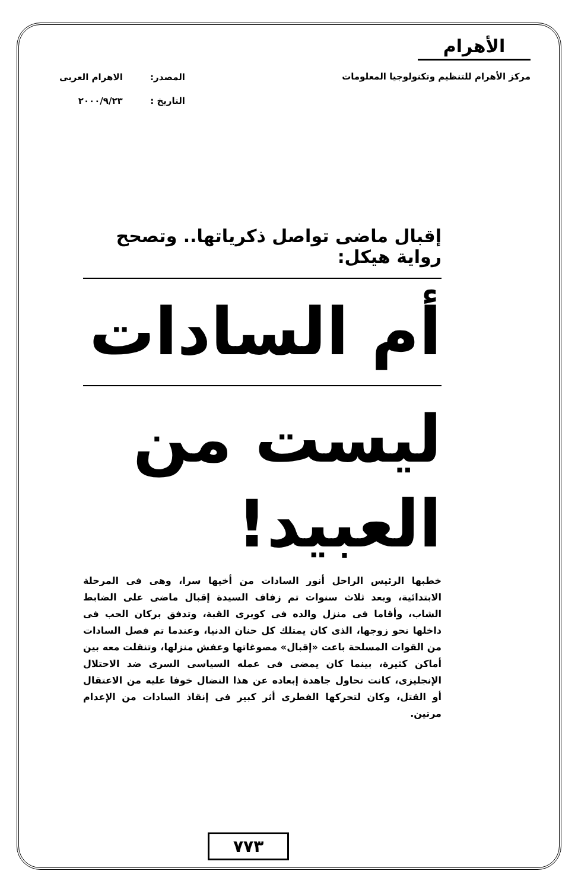الأهرام
مركز الأهرام للتنظيم وتكنولوجيا المعلومات
المصدر: الاهرام العربى
التاريخ : ٢٠٠٠/٩/٢٣
إقبال ماضى تواصل ذكرياتها.. وتصحح رواية هيكل:
أم السادات
ليست من العبيد!
خطبها الرئيس الراحل أنور السادات من أخيها سرا، وهى فى المرحلة الابتدائية، وبعد ثلاث سنوات تم زفاف السيدة إقبال ماضى على الضابط الشاب، وأقاما فى منزل والده فى كوبرى القبة، وتدفق بركان الحب فى داخلها نحو زوجها، الذى كان يمتلك كل حنان الدنيا، وعندما تم فصل السادات من القوات المسلحة باعت «إقبال» مصوغاتها وعفش منزلها، وتنقلت معه بين أماكن كثيرة، بينما كان يمضى فى عمله السياسى السرى ضد الاحتلال الإنجليزى، كانت تحاول جاهدة إبعاده عن هذا النضال خوفا عليه من الاعتقال أو القتل، وكان لتحركها الفطرى أثر كبير فى إنقاذ السادات من الإعدام مرتين.
٧٧٣